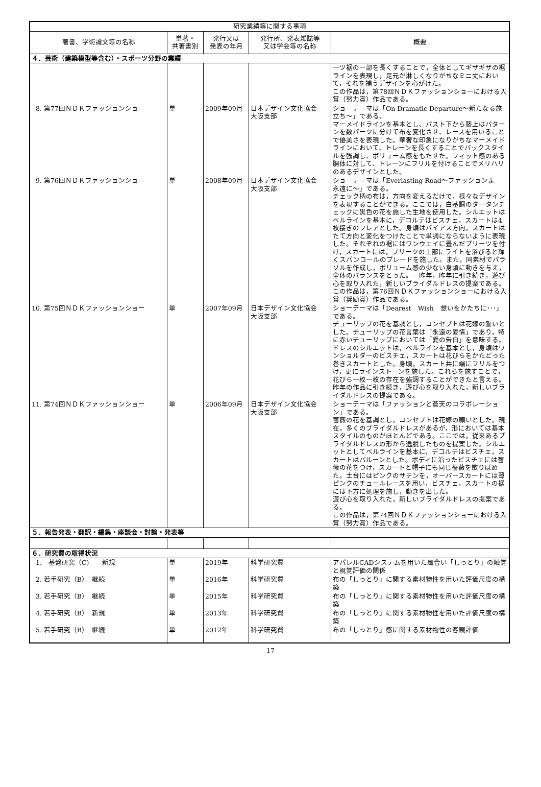| 研究業績等に関する事項 | | | | |
| --- | --- | --- | --- | --- |
| 著書、学術論文等の名称 | 単著・ 共著書別 | 発行又は 発表の年月 | 発行所、発表雑誌等 又は学会等の名称 | 概要 |
| ４．芸術（建築模型等含む）・スポーツ分野の業績 | | | | |
| | | | | 一ツ裾の一部を長くすることで，全体としてギザギザの裾ラインを表現し，足元が淋しくなりがちなミニ丈において，それを補うデザインを心がけた。 この作品は，第78回ＮＤＫファッションショーにおける入賞（努力賞）作品である。 |
| 8. 第77回ＮＤＫファッションショー | 単 | 2009年09月 | 日本デザイン文化協会 大阪支部 | ショーテーマは「On Dramatic Departure～新たなる旅立ち～」である。 マーメイドラインを基本とし、バスト下から膝上はパターンを数パーツに分けて布を変化させ、レースを用いることで優美さを表現した。華奢な印象になりがちなマーメイドラインにおいて、トレーンを長くすることでバックスタイルを強調し、ボリューム感をもたせた。フィット感のある胴体に対して、トレーンにフリルを付けることでメリハリのあるデザインとした。 |
| 9. 第76回ＮＤＫファッションショー | 単 | 2008年09月 | 日本デザイン文化協会 大阪支部 | ショーテーマは「Everlasting Road～ファッションよ 永遠に～」である。 チェック柄の布は，方向を変えるだけで，様々なデザインを表現することができる。ここでは，白基調のタータンチェックに黒色の花を施した生地を使用した。シルエットはベルラインを基本に，デコルテはビスチェ，スカートは4枚接ぎのフレアとした。身頃はバイアス方向，スカートはたて方向と変化をつけたことで単調にならないように表現した。それぞれの裾にはワンウェイに畳んだプリーツを付け，スカートには，プリーツの上部にライトを浴びると輝くスパンコールのブレードを施した。また，同素材でパラソルを作成し，ボリューム感の少ない身頃に動きを与え，全体のバランスをとった。一昨年，昨年に引き続き，遊び心を取り入れた，新しいブライダルドレスの提案である。 この作品は，第76回ＮＤＫファッションショーにおける入賞（奨励賞）作品である。 |
| 10. 第75回ＮＤＫファッションショー | 単 | 2007年09月 | 日本デザイン文化協会 大阪支部 | ショーテーマは「Dearest Wish 想いをかたちに･･･」である。 チューリップの花を基調とし，コンセプトは花嫁の誓いとした。チューリップの花言葉は「永遠の愛情」であり，特に赤いチューリップにおいては「愛の告白」を意味する。 ドレスのシルエットは，ベルラインを基本とし，身頃はワンショルダーのビスチェ，スカートは花びらをかたどった巻きスカートとした。身頃，スカート共に端にフリルをつけ，更にラインストーンを施した。これらを施すことで，花びら一枚一枚の存在を強調することができたと言える。 昨年の作品に引き続き，遊び心を取り入れた，新しいブライダルドレスの提案である。 |
| 11. 第74回ＮＤＫファッションショー | 単 | 2006年09月 | 日本デザイン文化協会 大阪支部 | ショーテーマは「ファッションと蒼天のコラボレーション」である。 薔薇の花を基調とし，コンセプトは花嫁の願いとした。現在，多くのブライダルドレスがあるが，形においては基本スタイルのものがほとんどである。ここでは，従来あるブライダルドレスの形から逸脱したものを提案した。シルエットとしてベルラインを基本に，デコルテはビスチェ，スカートはバルーンとした。ボディに沿ったビスチェには薔薇の花をつけ，スカートと帽子にも同じ薔薇を散りばめた。土台にはピンクのサテンを，オーバースカートには薄ピンクのチュールレースを用い，ビスチェ，スカートの裾には下方に処理を施し，動きを出した。 遊び心を取り入れた，新しいブライダルドレスの提案である。 この作品は，第74回ＮＤＫファッションショーにおける入賞（努力賞）作品である。 |
| ５．報告発表・翻訳・編集・座談会・討論・発表等 | | | | |
| ６．研究費の取得状況 | | | | |
| 1. 基盤研究（C) 新規 | 単 | 2019年 | 科学研究費 | アパレルCADシステムを用いた風合い「しっとり」の触覚と視覚評価の関係 |
| 2. 若手研究（B） 継続 | 単 | 2016年 | 科学研究費 | 布の「しっとり」に関する素材物性を用いた評価尺度の構築 |
| 3. 若手研究（B） 継続 | 単 | 2015年 | 科学研究費 | 布の「しっとり」に関する素材物性を用いた評価尺度の構築 |
| 4. 若手研究（B） 新規 | 単 | 2013年 | 科学研究費 | 布の「しっとり」に関する素材物性を用いた評価尺度の構築 |
| 5. 若手研究（B） 継続 | 単 | 2012年 | 科学研究費 | 布の「しっとり」感に関する素材物性の客観評価 |
17